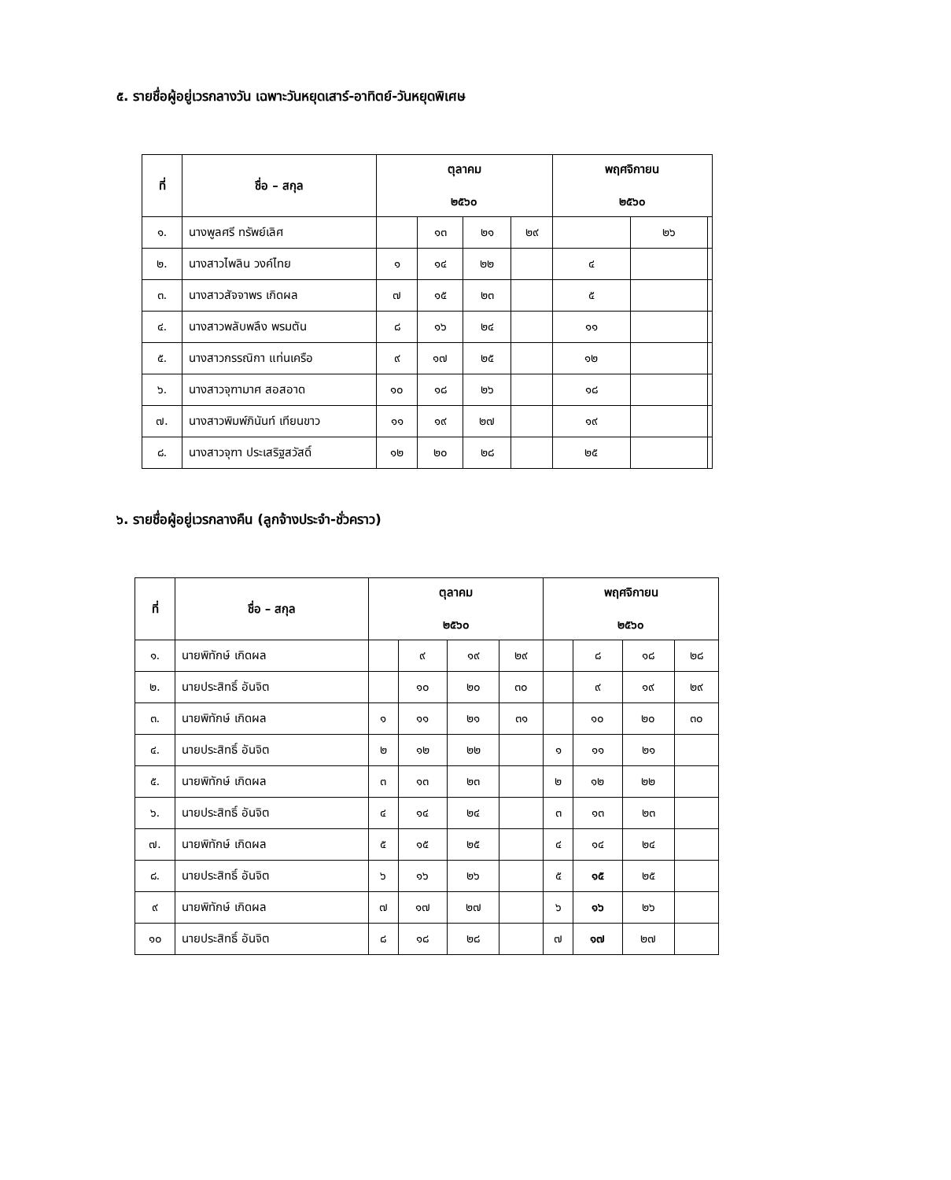๕. รายชื่อผู้อยู่เวรกลางวัน เฉพาะวันหยุดเสาร์-อาทิตย์-วันหยุดพิเศษ
| ที่ | ชื่อ – สกุล | ตุลาคม ๒๕๖๐ | | | | พฤศจิกายน ๒๕๖๐ | | |
| --- | --- | --- | --- | --- | --- | --- | --- | --- |
| ๑. | นางพูลศรี ทรัพย์เลิศ | | ๑๓ | ๒๑ | ๒๙ | | ๒๖ | |
| ๒. | นางสาวไพลิน วงค์ไทย | ๑ | ๑๔ | ๒๒ | | ๔ | | |
| ๓. | นางสาวสัจจาพร เกิดผล | ๗ | ๑๕ | ๒๓ | | ๕ | | |
| ๔. | นางสาวพลับพลึง พรมตัน | ๘ | ๑๖ | ๒๔ | | ๑๑ | | |
| ๕. | นางสาวกรรณิกา แท่นเครือ | ๙ | ๑๗ | ๒๕ | | ๑๒ | | |
| ๖. | นางสาวจุฑามาศ สอสอาด | ๑๐ | ๑๘ | ๒๖ | | ๑๘ | | |
| ๗. | นางสาวพิมพ์ภินันท์ เทียนขาว | ๑๑ | ๑๙ | ๒๗ | | ๑๙ | | |
| ๘. | นางสาวจุฑา ประเสริฐสวัสดิ์ | ๑๒ | ๒๐ | ๒๘ | | ๒๕ | | |
๖. รายชื่อผู้อยู่เวรกลางคืน (ลูกจ้างประจำ-ชั่วคราว)
| ที่ | ชื่อ – สกุล | ตุลาคม ๒๕๖๐ | | | | พฤศจิกายน ๒๕๖๐ | | | |
| --- | --- | --- | --- | --- | --- | --- | --- | --- | --- |
| ๑. | นายพิทักษ์ เกิดผล | | ๙ | ๑๙ | ๒๙ | | ๘ | ๑๘ | ๒๘ |
| ๒. | นายประสิทธิ์ อันจิต | | ๑๐ | ๒๐ | ๓๐ | | ๙ | ๑๙ | ๒๙ |
| ๓. | นายพิทักษ์ เกิดผล | ๑ | ๑๑ | ๒๑ | ๓๑ | | ๑๐ | ๒๐ | ๓๐ |
| ๔. | นายประสิทธิ์ อันจิต | ๒ | ๑๒ | ๒๒ | | ๑ | ๑๑ | ๒๑ | |
| ๕. | นายพิทักษ์ เกิดผล | ๓ | ๑๓ | ๒๓ | | ๒ | ๑๒ | ๒๒ | |
| ๖. | นายประสิทธิ์ อันจิต | ๔ | ๑๔ | ๒๔ | | ๓ | ๑๓ | ๒๓ | |
| ๗. | นายพิทักษ์ เกิดผล | ๕ | ๑๕ | ๒๕ | | ๔ | ๑๔ | ๒๔ | |
| ๘. | นายประสิทธิ์ อันจิต | ๖ | ๑๖ | ๒๖ | | ๕ | ๑๕ | ๒๕ | |
| ๙ | นายพิทักษ์ เกิดผล | ๗ | ๑๗ | ๒๗ | | ๖ | ๑๖ | ๒๖ | |
| ๑๐ | นายประสิทธิ์ อันจิต | ๘ | ๑๘ | ๒๘ | | ๗ | ๑๗ | ๒๗ | |